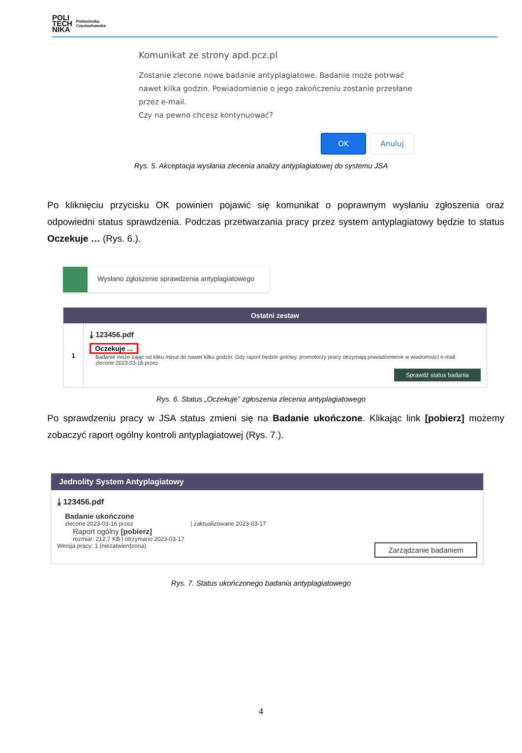POLI
TECH
NIKA
Politechnika
Częstochowska
Komunikat ze strony apd.pcz.pl
Zostanie zlecone nowe badanie antyplagiatowe. Badanie może potrwać nawet kilka godzin. Powiadomienie o jego zakończeniu zostanie przesłane przez e-mail.
Czy na pewno chcesz kontynuować?
OK Anuluj
Rys. 5. Akceptacja wysłania zlecenia analizy antyplagiatowej do systemu JSA
Po kliknięciu przycisku OK powinien pojawić się komunikat o poprawnym wysłaniu zgłoszenia oraz odpowiedni status sprawdzenia. Podczas przetwarzania pracy przez system antyplagiatowy będzie to status Oczekuje … (Rys. 6.).
Wysłano zgłoszenie sprawdzenia antyplagiatowego
Ostatni zestaw
1
⤓ 123456.pdf
Oczekuje ...
Badanie może zająć od kilku minut do nawet kilku godzin. Gdy raport będzie gotowy, promotorzy pracy otrzymają powiadomienie w wiadomości e-mail.
zlecone 2023-03-16 przez
Sprawdź status badania
Rys. 6. Status „Oczekuje” zgłoszenia zlecenia antyplagiatowego
Po sprawdzeniu pracy w JSA status zmieni się na Badanie ukończone. Klikając link [pobierz] możemy zobaczyć raport ogólny kontroli antyplagiatowej (Rys. 7.).
Jednolity System Antyplagiatowy
⤓ 123456.pdf
Badanie ukończone
zlecone 2023-03-16 przez | zaktualizowane 2023-03-17
Raport ogólny [pobierz]
rozmiar: 212,7 KB | otrzymano 2023-03-17
Zarządzanie badaniem Wersja pracy: 1 (niezatwierdzona)
Rys. 7. Status ukończonego badania antyplagiatowego
4